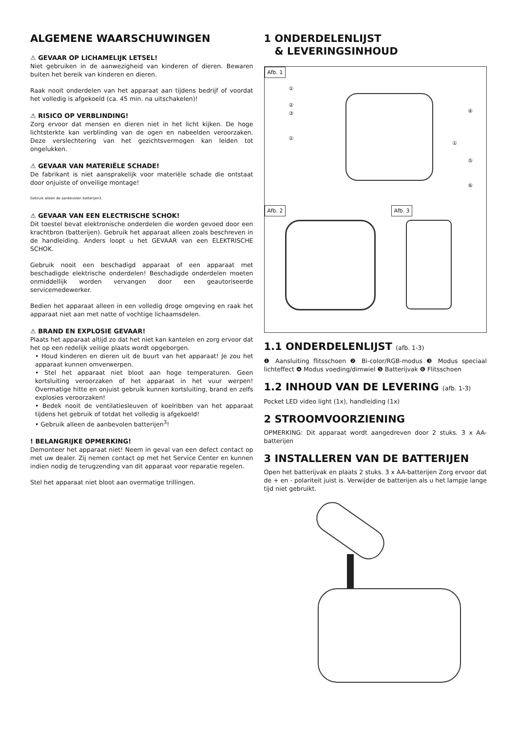ALGEMENE WAARSCHUWINGEN
⚠ GEVAAR OP LICHAMELIJK LETSEL!
Niet gebruiken in de aanwezigheid van kinderen of dieren. Bewaren buiten het bereik van kinderen en dieren.
Raak nooit onderdelen van het apparaat aan tijdens bedrijf of voordat het volledig is afgekoeld (ca. 45 min. na uitschakelen)!
⚠ RISICO OP VERBLINDING!
Zorg ervoor dat mensen en dieren niet in het licht kijken. De hoge lichtsterkte kan verblinding van de ogen en nabeelden veroorzaken. Deze verslechtering van het gezichtsvermogen kan leiden tot ongelukken.
⚠ GEVAAR VAN MATERIËLE SCHADE!
De fabrikant is niet aansprakelijk voor materiële schade die ontstaat door onjuiste of onveilige montage!
Gebruik alleen de aanbevolen batterijen3.
⚠ GEVAAR VAN EEN ELECTRISCHE SCHOK!
Dit toestel bevat elektronische onderdelen die worden gevoed door een krachtbron (batterijen). Gebruik het apparaat alleen zoals beschreven in de handleiding. Anders loopt u het GEVAAR van een ELEKTRISCHE SCHOK.
Gebruik nooit een beschadigd apparaat of een apparaat met beschadigde elektrische onderdelen! Beschadigde onderdelen moeten onmiddellijk worden vervangen door een geautoriseerde servicemedewerker.
Bedien het apparaat alleen in een volledig droge omgeving en raak het apparaat niet aan met natte of vochtige lichaamsdelen.
⚠ BRAND EN EXPLOSIE GEVAAR!
Plaats het apparaat altijd zo dat het niet kan kantelen en zorg ervoor dat het op een redelijk veilige plaats wordt opgeborgen.
• Houd kinderen en dieren uit de buurt van het apparaat! Je zou het apparaat kunnen omverwerpen.
• Stel het apparaat niet bloot aan hoge temperaturen. Geen kortsluiting veroorzaken of het apparaat in het vuur werpen! Overmatige hitte en onjuist gebruik kunnen kortsluiting, brand en zelfs explosies veroorzaken!
• Bedek nooit de ventilatiesleuven of koelribben van het apparaat tijdens het gebruik of totdat het volledig is afgekoeld!
• Gebruik alleen de aanbevolen batterijen<sup>3</sup>!
! BELANGRIJKE OPMERKING!
Demonteer het apparaat niet! Neem in geval van een defect contact op met uw dealer. Zij nemen contact op met het Service Center en kunnen indien nodig de terugzending van dit apparaat voor reparatie regelen.
Stel het apparaat niet bloot aan overmatige trillingen.
1 ONDERDELENLIJST
& LEVERINGSINHOUD
Afb. 1
Afb. 2 Afb. 3
①
②
③
①
④
①
⑤
⑥
1.1 ONDERDELENLIJST (afb. 1-3)
❶ Aansluiting flitsschoen ❷ Bi-color/RGB-modus ❸ Modus speciaal lichteffect ❹ Modus voeding/dimwiel ❺ Batterijvak ❻ Flitsschoen
1.2 INHOUD VAN DE LEVERING (afb. 1-3)
Pocket LED video light (1x), handleiding (1x)
2 STROOMVOORZIENING
OPMERKING: Dit apparaat wordt aangedreven door 2 stuks. 3 x AA-batterijen
3 INSTALLEREN VAN DE BATTERIJEN
Open het batterijvak en plaats 2 stuks. 3 x AA-batterijen Zorg ervoor dat de + en - polariteit juist is. Verwijder de batterijen als u het lampje lange tijd niet gebruikt.